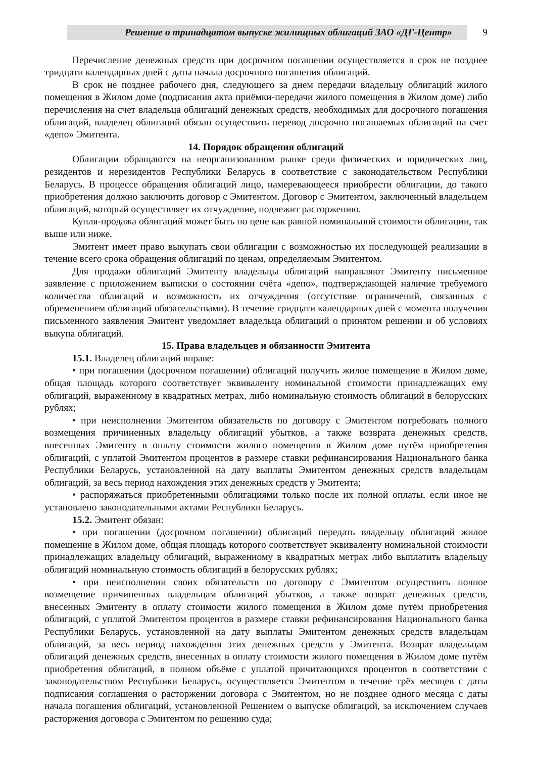Решение о тринадцатом выпуске жилищных облигаций ЗАО «ДГ-Центр» 9
Перечисление денежных средств при досрочном погашении осуществляется в срок не позднее тридцати календарных дней с даты начала досрочного погашения облигаций.
В срок не позднее рабочего дня, следующего за днем передачи владельцу облигаций жилого помещения в Жилом доме (подписания акта приёмки-передачи жилого помещения в Жилом доме) либо перечисления на счет владельца облигаций денежных средств, необходимых для досрочного погашения облигаций, владелец облигаций обязан осуществить перевод досрочно погашаемых облигаций на счет «депо» Эмитента.
14. Порядок обращения облигаций
Облигации обращаются на неорганизованном рынке среди физических и юридических лиц, резидентов и нерезидентов Республики Беларусь в соответствие с законодательством Республики Беларусь. В процессе обращения облигаций лицо, намеревающееся приобрести облигации, до такого приобретения должно заключить договор с Эмитентом. Договор с Эмитентом, заключенный владельцем облигаций, который осуществляет их отчуждение, подлежит расторжению.
Купля-продажа облигаций может быть по цене как равной номинальной стоимости облигации, так выше или ниже.
Эмитент имеет право выкупать свои облигации с возможностью их последующей реализации в течение всего срока обращения облигаций по ценам, определяемым Эмитентом.
Для продажи облигаций Эмитенту владельцы облигаций направляют Эмитенту письменное заявление с приложением выписки о состоянии счёта «депо», подтверждающей наличие требуемого количества облигаций и возможность их отчуждения (отсутствие ограничений, связанных с обременением облигаций обязательствами). В течение тридцати календарных дней с момента получения письменного заявления Эмитент уведомляет владельца облигаций о принятом решении и об условиях выкупа облигаций.
15. Права владельцев и обязанности Эмитента
15.1. Владелец облигаций вправе:
• при погашении (досрочном погашении) облигаций получить жилое помещение в Жилом доме, общая площадь которого соответствует эквиваленту номинальной стоимости принадлежащих ему облигаций, выраженному в квадратных метрах, либо номинальную стоимость облигаций в белорусских рублях;
• при неисполнении Эмитентом обязательств по договору с Эмитентом потребовать полного возмещения причиненных владельцу облигаций убытков, а также возврата денежных средств, внесенных Эмитенту в оплату стоимости жилого помещения в Жилом доме путём приобретения облигаций, с уплатой Эмитентом процентов в размере ставки рефинансирования Национального банка Республики Беларусь, установленной на дату выплаты Эмитентом денежных средств владельцам облигаций, за весь период нахождения этих денежных средств у Эмитента;
• распоряжаться приобретенными облигациями только после их полной оплаты, если иное не установлено законодательными актами Республики Беларусь.
15.2. Эмитент обязан:
• при погашении (досрочном погашении) облигаций передать владельцу облигаций жилое помещение в Жилом доме, общая площадь которого соответствует эквиваленту номинальной стоимости принадлежащих владельцу облигаций, выраженному в квадратных метрах либо выплатить владельцу облигаций номинальную стоимость облигаций в белорусских рублях;
• при неисполнении своих обязательств по договору с Эмитентом осуществить полное возмещение причиненных владельцам облигаций убытков, а также возврат денежных средств, внесенных Эмитенту в оплату стоимости жилого помещения в Жилом доме путём приобретения облигаций, с уплатой Эмитентом процентов в размере ставки рефинансирования Национального банка Республики Беларусь, установленной на дату выплаты Эмитентом денежных средств владельцам облигаций, за весь период нахождения этих денежных средств у Эмитента. Возврат владельцам облигаций денежных средств, внесенных в оплату стоимости жилого помещения в Жилом доме путём приобретения облигаций, в полном объёме с уплатой причитающихся процентов в соответствии с законодательством Республики Беларусь, осуществляется Эмитентом в течение трёх месяцев с даты подписания соглашения о расторжении договора с Эмитентом, но не позднее одного месяца с даты начала погашения облигаций, установленной Решением о выпуске облигаций, за исключением случаев расторжения договора с Эмитентом по решению суда;